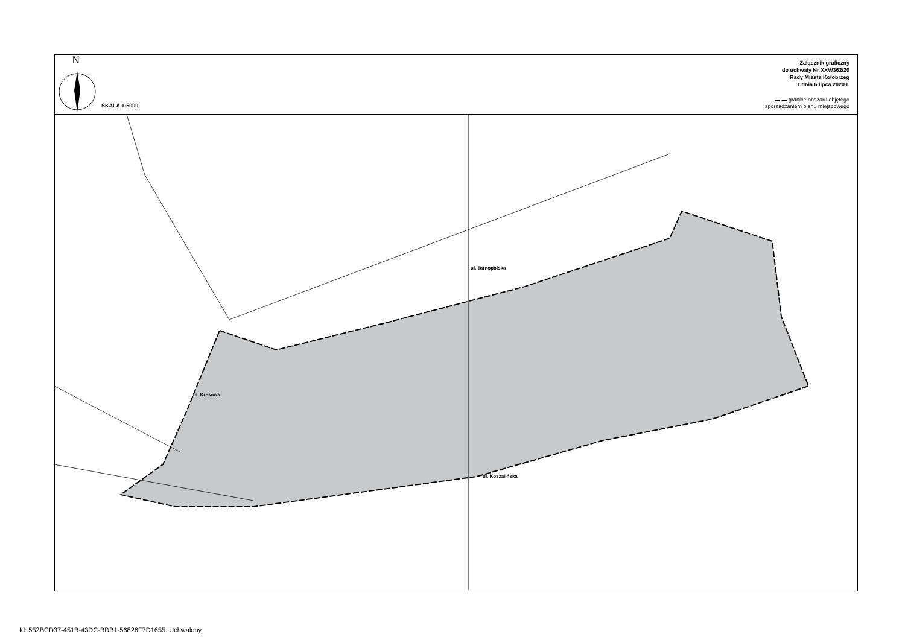N
SKALA 1:5000
Załącznik graficzny
do uchwały Nr XXV/362/20
Rady Miasta Kołobrzeg
z dnia 6 lipca 2020 r.
▬ ▬ granice obszaru objętego
sporządzaniem planu miejscowego
ul. Tarnopolska
ul. Kresowa
ul. Koszalińska
Id: 552BCD37-451B-43DC-BDB1-56826F7D1655. Uchwalony